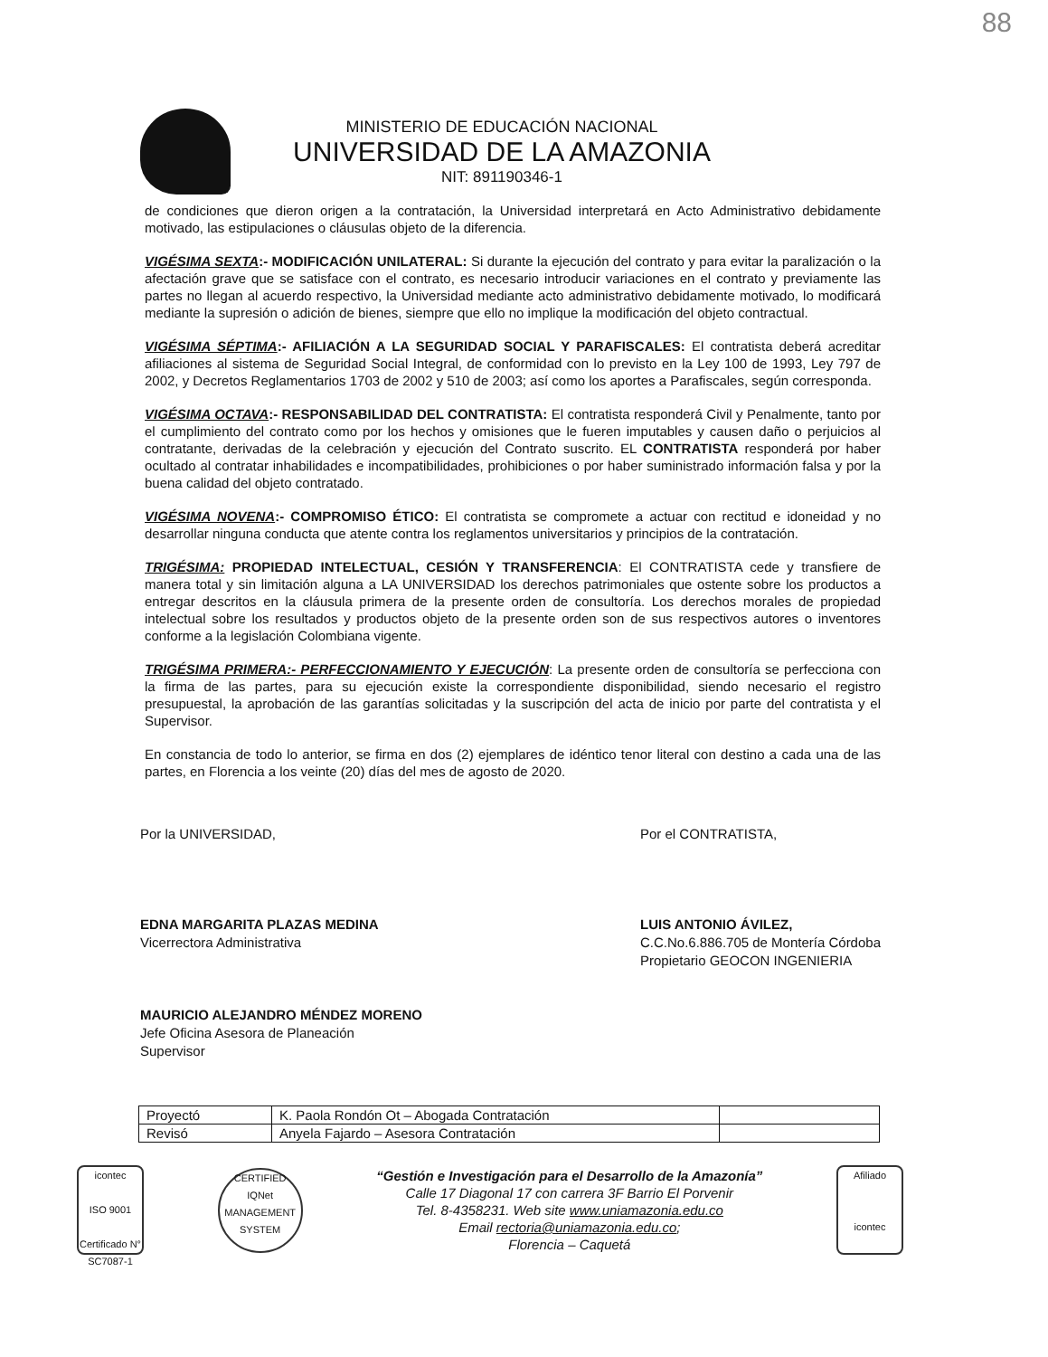88
MINISTERIO DE EDUCACIÓN NACIONAL
UNIVERSIDAD DE LA AMAZONIA
NIT: 891190346-1
de condiciones que dieron origen a la contratación, la Universidad interpretará en Acto Administrativo debidamente motivado, las estipulaciones o cláusulas objeto de la diferencia.
VIGÉSIMA SEXTA:- MODIFICACIÓN UNILATERAL: Si durante la ejecución del contrato y para evitar la paralización o la afectación grave que se satisface con el contrato, es necesario introducir variaciones en el contrato y previamente las partes no llegan al acuerdo respectivo, la Universidad mediante acto administrativo debidamente motivado, lo modificará mediante la supresión o adición de bienes, siempre que ello no implique la modificación del objeto contractual.
VIGÉSIMA SÉPTIMA:- AFILIACIÓN A LA SEGURIDAD SOCIAL Y PARAFISCALES: El contratista deberá acreditar afiliaciones al sistema de Seguridad Social Integral, de conformidad con lo previsto en la Ley 100 de 1993, Ley 797 de 2002, y Decretos Reglamentarios 1703 de 2002 y 510 de 2003; así como los aportes a Parafiscales, según corresponda.
VIGÉSIMA OCTAVA:- RESPONSABILIDAD DEL CONTRATISTA: El contratista responderá Civil y Penalmente, tanto por el cumplimiento del contrato como por los hechos y omisiones que le fueren imputables y causen daño o perjuicios al contratante, derivadas de la celebración y ejecución del Contrato suscrito. EL CONTRATISTA responderá por haber ocultado al contratar inhabilidades e incompatibilidades, prohibiciones o por haber suministrado información falsa y por la buena calidad del objeto contratado.
VIGÉSIMA NOVENA:- COMPROMISO ÉTICO: El contratista se compromete a actuar con rectitud e idoneidad y no desarrollar ninguna conducta que atente contra los reglamentos universitarios y principios de la contratación.
TRIGÉSIMA: PROPIEDAD INTELECTUAL, CESIÓN Y TRANSFERENCIA: El CONTRATISTA cede y transfiere de manera total y sin limitación alguna a LA UNIVERSIDAD los derechos patrimoniales que ostente sobre los productos a entregar descritos en la cláusula primera de la presente orden de consultoría. Los derechos morales de propiedad intelectual sobre los resultados y productos objeto de la presente orden son de sus respectivos autores o inventores conforme a la legislación Colombiana vigente.
TRIGÉSIMA PRIMERA:- PERFECCIONAMIENTO Y EJECUCIÓN: La presente orden de consultoría se perfecciona con la firma de las partes, para su ejecución existe la correspondiente disponibilidad, siendo necesario el registro presupuestal, la aprobación de las garantías solicitadas y la suscripción del acta de inicio por parte del contratista y el Supervisor.
En constancia de todo lo anterior, se firma en dos (2) ejemplares de idéntico tenor literal con destino a cada una de las partes, en Florencia a los veinte (20) días del mes de agosto de 2020.
Por la UNIVERSIDAD,
EDNA MARGARITA PLAZAS MEDINA
Vicerrectora Administrativa
MAURICIO ALEJANDRO MÉNDEZ MORENO
Jefe Oficina Asesora de Planeación
Supervisor
Por el CONTRATISTA,
LUIS ANTONIO ÁVILEZ,
C.C.No.6.886.705 de Montería Córdoba
Propietario GEOCON INGENIERIA
| Proyectó | K. Paola Rondón Ot – Abogada Contratación | |
| Revisó | Anyela Fajardo – Asesora Contratación | |
icontec
ISO 9001
Certificado N° SC7087-1
CERTIFIED
IQNet
MANAGEMENT SYSTEM
“Gestión e Investigación para el Desarrollo de la Amazonía”
Calle 17 Diagonal 17 con carrera 3F Barrio El Porvenir
Tel. 8-4358231. Web site www.uniamazonia.edu.co
Email rectoria@uniamazonia.edu.co;
Florencia – Caquetá
Afiliado
icontec